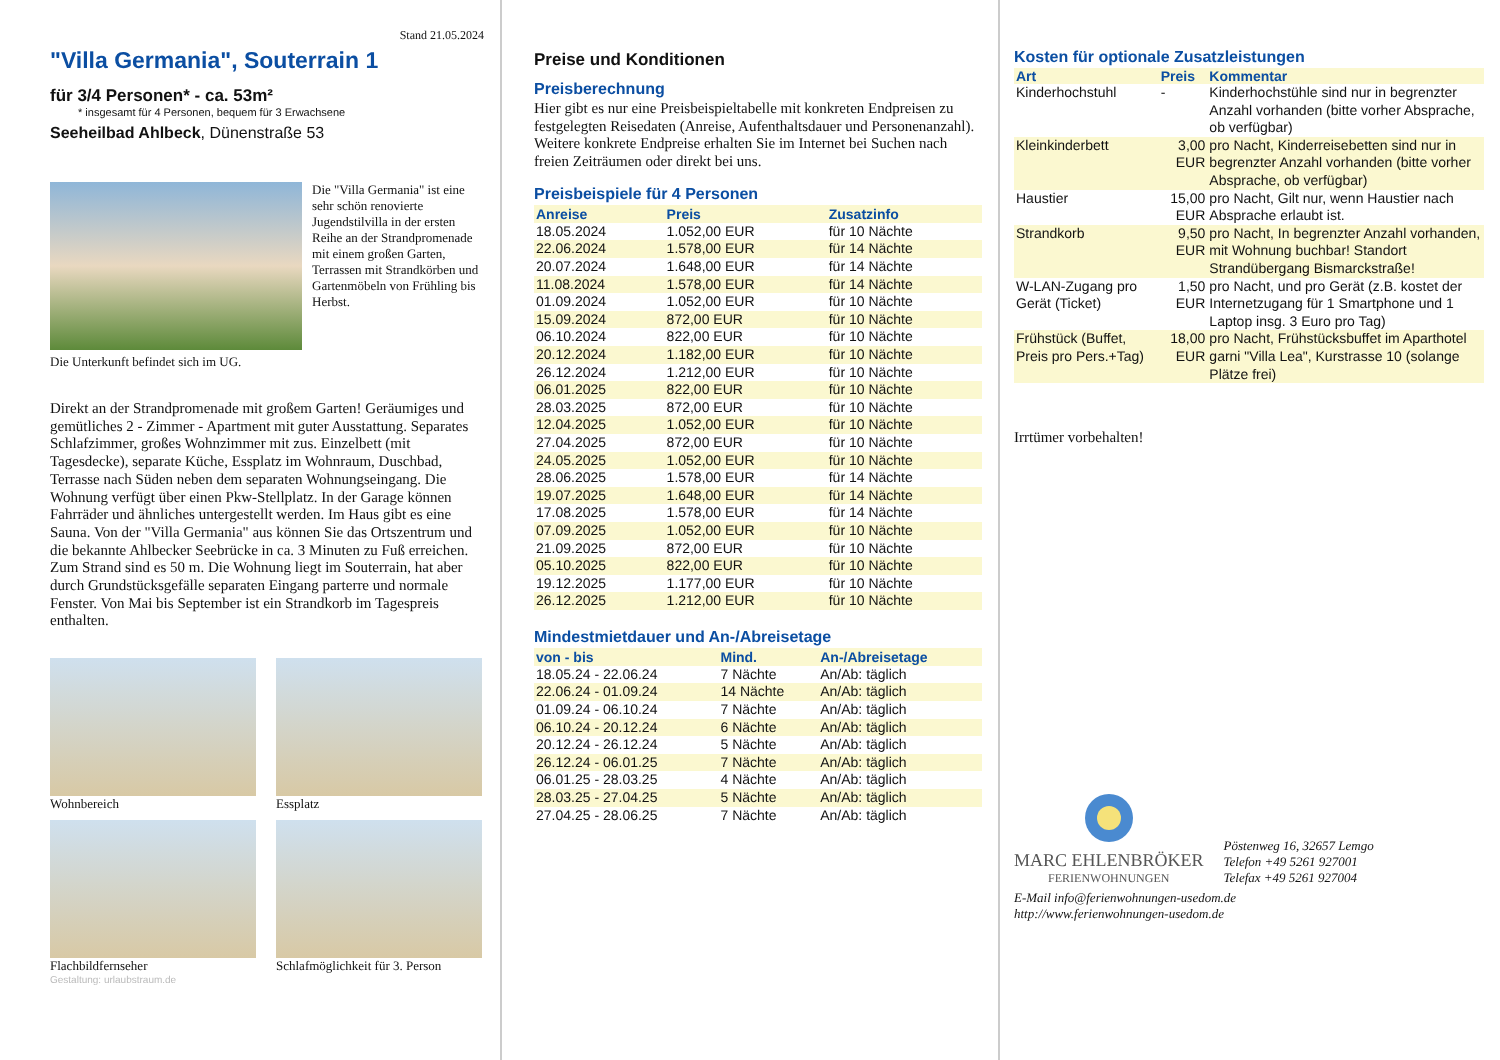Stand 21.05.2024
"Villa Germania", Souterrain 1
für 3/4 Personen* - ca. 53m²
* insgesamt für 4 Personen, bequem für 3 Erwachsene
Seeheilbad Ahlbeck, Dünenstraße 53
Die "Villa Germania" ist eine sehr schön renovierte Jugendstilvilla in der ersten Reihe an der Strandpromenade mit einem großen Garten, Terrassen mit Strandkörben und Gartenmöbeln von Frühling bis Herbst.
Die Unterkunft befindet sich im UG.
Direkt an der Strandpromenade mit großem Garten! Geräumiges und gemütliches 2 - Zimmer - Apartment mit guter Ausstattung. Separates Schlafzimmer, großes Wohnzimmer mit zus. Einzelbett (mit Tagesdecke), separate Küche, Essplatz im Wohnraum, Duschbad, Terrasse nach Süden neben dem separaten Wohnungseingang. Die Wohnung verfügt über einen Pkw-Stellplatz. In der Garage können Fahrräder und ähnliches untergestellt werden. Im Haus gibt es eine Sauna. Von der "Villa Germania" aus können Sie das Ortszentrum und die bekannte Ahlbecker Seebrücke in ca. 3 Minuten zu Fuß erreichen. Zum Strand sind es 50 m. Die Wohnung liegt im Souterrain, hat aber durch Grundstücksgefälle separaten Eingang parterre und normale Fenster. Von Mai bis September ist ein Strandkorb im Tagespreis enthalten.
Wohnbereich
Essplatz
Flachbildfernseher
Schlafmöglichkeit für 3. Person
Gestaltung: urlaubstraum.de
Preise und Konditionen
Preisberechnung
Hier gibt es nur eine Preisbeispieltabelle mit konkreten Endpreisen zu festgelegten Reisedaten (Anreise, Aufenthaltsdauer und Personenanzahl). Weitere konkrete Endpreise erhalten Sie im Internet bei Suchen nach freien Zeiträumen oder direkt bei uns.
Preisbeispiele für 4 Personen
| Anreise | Preis | Zusatzinfo |
| --- | --- | --- |
| 18.05.2024 | 1.052,00 EUR | für 10 Nächte |
| 22.06.2024 | 1.578,00 EUR | für 14 Nächte |
| 20.07.2024 | 1.648,00 EUR | für 14 Nächte |
| 11.08.2024 | 1.578,00 EUR | für 14 Nächte |
| 01.09.2024 | 1.052,00 EUR | für 10 Nächte |
| 15.09.2024 | 872,00 EUR | für 10 Nächte |
| 06.10.2024 | 822,00 EUR | für 10 Nächte |
| 20.12.2024 | 1.182,00 EUR | für 10 Nächte |
| 26.12.2024 | 1.212,00 EUR | für 10 Nächte |
| 06.01.2025 | 822,00 EUR | für 10 Nächte |
| 28.03.2025 | 872,00 EUR | für 10 Nächte |
| 12.04.2025 | 1.052,00 EUR | für 10 Nächte |
| 27.04.2025 | 872,00 EUR | für 10 Nächte |
| 24.05.2025 | 1.052,00 EUR | für 10 Nächte |
| 28.06.2025 | 1.578,00 EUR | für 14 Nächte |
| 19.07.2025 | 1.648,00 EUR | für 14 Nächte |
| 17.08.2025 | 1.578,00 EUR | für 14 Nächte |
| 07.09.2025 | 1.052,00 EUR | für 10 Nächte |
| 21.09.2025 | 872,00 EUR | für 10 Nächte |
| 05.10.2025 | 822,00 EUR | für 10 Nächte |
| 19.12.2025 | 1.177,00 EUR | für 10 Nächte |
| 26.12.2025 | 1.212,00 EUR | für 10 Nächte |
Mindestmietdauer und An-/Abreisetage
| von - bis | Mind. | An-/Abreisetage |
| --- | --- | --- |
| 18.05.24 - 22.06.24 | 7 Nächte | An/Ab: täglich |
| 22.06.24 - 01.09.24 | 14 Nächte | An/Ab: täglich |
| 01.09.24 - 06.10.24 | 7 Nächte | An/Ab: täglich |
| 06.10.24 - 20.12.24 | 6 Nächte | An/Ab: täglich |
| 20.12.24 - 26.12.24 | 5 Nächte | An/Ab: täglich |
| 26.12.24 - 06.01.25 | 7 Nächte | An/Ab: täglich |
| 06.01.25 - 28.03.25 | 4 Nächte | An/Ab: täglich |
| 28.03.25 - 27.04.25 | 5 Nächte | An/Ab: täglich |
| 27.04.25 - 28.06.25 | 7 Nächte | An/Ab: täglich |
Kosten für optionale Zusatzleistungen
| Art | Preis | Kommentar |
| --- | --- | --- |
| Kinderhochstuhl | - | Kinderhochstühle sind nur in begrenzter Anzahl vorhanden (bitte vorher Absprache, ob verfügbar) |
| Kleinkinderbett | 3,00 EUR | pro Nacht, Kinderreisebetten sind nur in begrenzter Anzahl vorhanden (bitte vorher Absprache, ob verfügbar) |
| Haustier | 15,00 EUR | pro Nacht, Gilt nur, wenn Haustier nach Absprache erlaubt ist. |
| Strandkorb | 9,50 EUR | pro Nacht, In begrenzter Anzahl vorhanden, mit Wohnung buchbar! Standort Strandübergang Bismarckstraße! |
| W-LAN-Zugang pro Gerät (Ticket) | 1,50 EUR | pro Nacht, und pro Gerät (z.B. kostet der Internetzugang für 1 Smartphone und 1 Laptop insg. 3 Euro pro Tag) |
| Frühstück (Buffet, Preis pro Pers.+Tag) | 18,00 EUR | pro Nacht, Frühstücksbuffet im Aparthotel garni "Villa Lea", Kurstrasse 10 (solange Plätze frei) |
Irrtümer vorbehalten!
MARC EHLENBRÖKER
FERIENWOHNUNGEN
Pöstenweg 16, 32657 Lemgo
Telefon +49 5261 927001
Telefax +49 5261 927004
E-Mail info@ferienwohnungen-usedom.de
http://www.ferienwohnungen-usedom.de